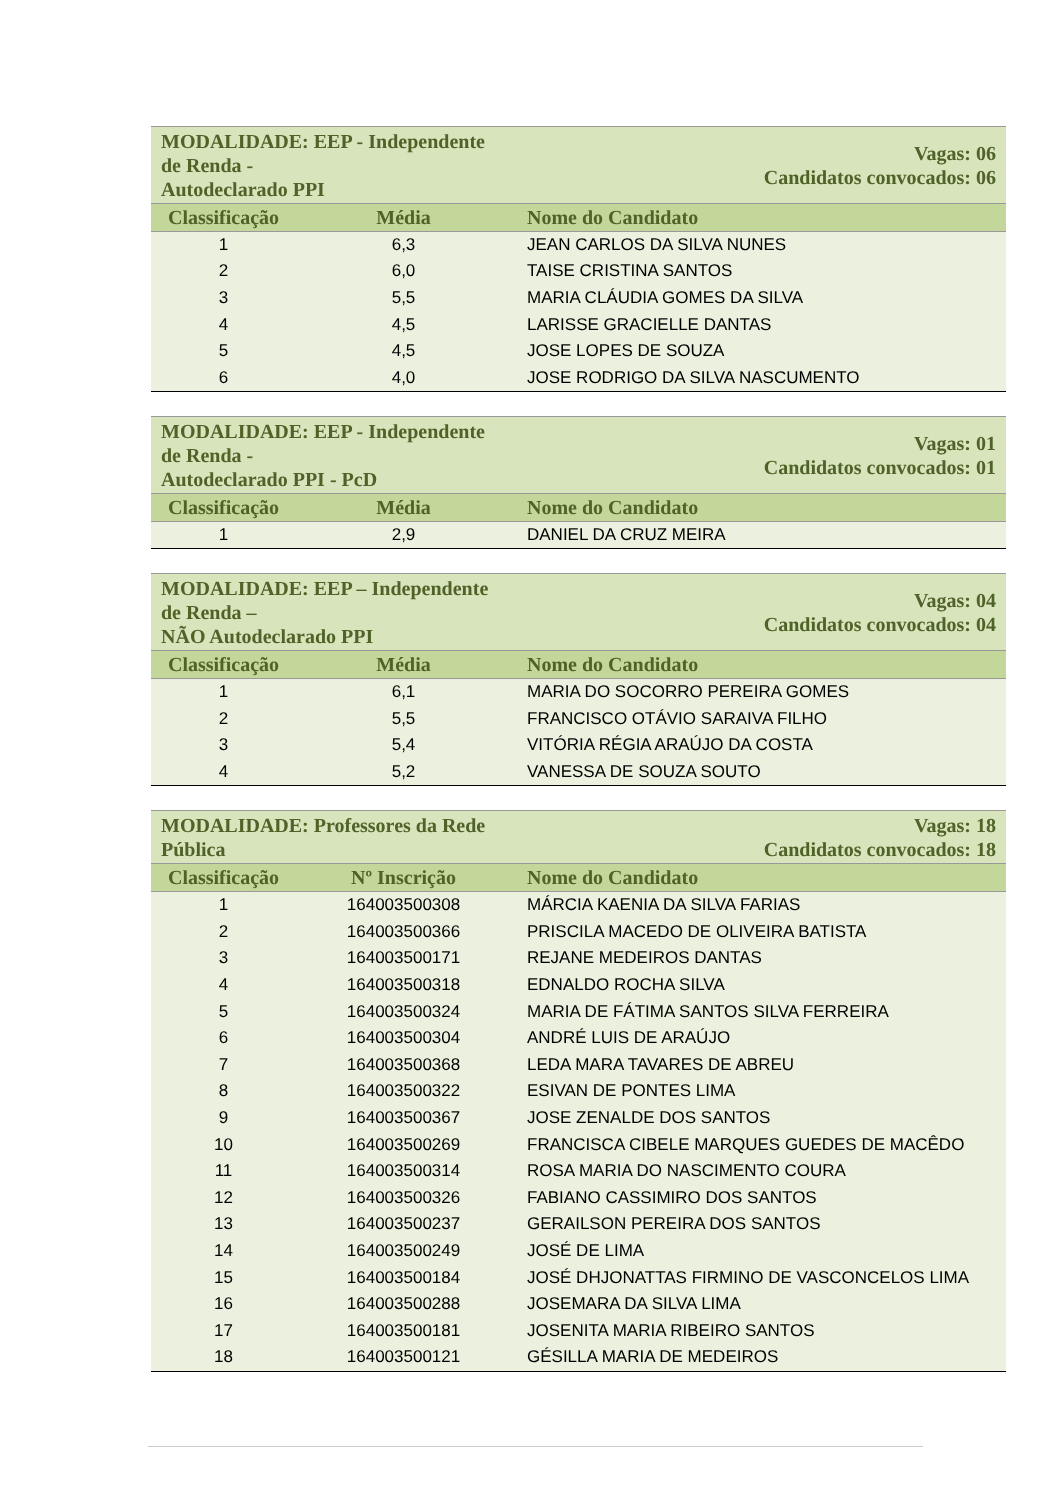| MODALIDADE: EEP - Independente de Renda - Autodeclarado PPI | | Vagas: 06 Candidatos convocados: 06 |
| --- | --- | --- |
| Classificação | Média | Nome do Candidato |
| 1 | 6,3 | JEAN CARLOS DA SILVA NUNES |
| 2 | 6,0 | TAISE CRISTINA SANTOS |
| 3 | 5,5 | MARIA CLÁUDIA GOMES DA SILVA |
| 4 | 4,5 | LARISSE GRACIELLE DANTAS |
| 5 | 4,5 | JOSE LOPES DE SOUZA |
| 6 | 4,0 | JOSE RODRIGO DA SILVA NASCUMENTO |
| MODALIDADE: EEP - Independente de Renda - Autodeclarado PPI - PcD | | Vagas: 01 Candidatos convocados: 01 |
| --- | --- | --- |
| Classificação | Média | Nome do Candidato |
| 1 | 2,9 | DANIEL DA CRUZ MEIRA |
| MODALIDADE: EEP – Independente de Renda – NÃO Autodeclarado PPI | | Vagas: 04 Candidatos convocados: 04 |
| --- | --- | --- |
| Classificação | Média | Nome do Candidato |
| 1 | 6,1 | MARIA DO SOCORRO PEREIRA GOMES |
| 2 | 5,5 | FRANCISCO OTÁVIO SARAIVA FILHO |
| 3 | 5,4 | VITÓRIA RÉGIA ARAÚJO DA COSTA |
| 4 | 5,2 | VANESSA DE SOUZA SOUTO |
| MODALIDADE: Professores da Rede Pública | | Vagas: 18 Candidatos convocados: 18 |
| --- | --- | --- |
| Classificação | Nº Inscrição | Nome do Candidato |
| 1 | 164003500308 | MÁRCIA KAENIA DA SILVA FARIAS |
| 2 | 164003500366 | PRISCILA MACEDO DE OLIVEIRA BATISTA |
| 3 | 164003500171 | REJANE MEDEIROS DANTAS |
| 4 | 164003500318 | EDNALDO ROCHA SILVA |
| 5 | 164003500324 | MARIA DE FÁTIMA SANTOS SILVA FERREIRA |
| 6 | 164003500304 | ANDRÉ LUIS DE ARAÚJO |
| 7 | 164003500368 | LEDA MARA TAVARES DE ABREU |
| 8 | 164003500322 | ESIVAN DE PONTES LIMA |
| 9 | 164003500367 | JOSE ZENALDE DOS SANTOS |
| 10 | 164003500269 | FRANCISCA CIBELE MARQUES GUEDES DE MACÊDO |
| 11 | 164003500314 | ROSA MARIA DO NASCIMENTO COURA |
| 12 | 164003500326 | FABIANO CASSIMIRO DOS SANTOS |
| 13 | 164003500237 | GERAILSON PEREIRA DOS SANTOS |
| 14 | 164003500249 | JOSÉ DE LIMA |
| 15 | 164003500184 | JOSÉ DHJONATTAS FIRMINO DE VASCONCELOS LIMA |
| 16 | 164003500288 | JOSEMARA DA SILVA LIMA |
| 17 | 164003500181 | JOSENITA MARIA RIBEIRO SANTOS |
| 18 | 164003500121 | GÉSILLA MARIA DE MEDEIROS |